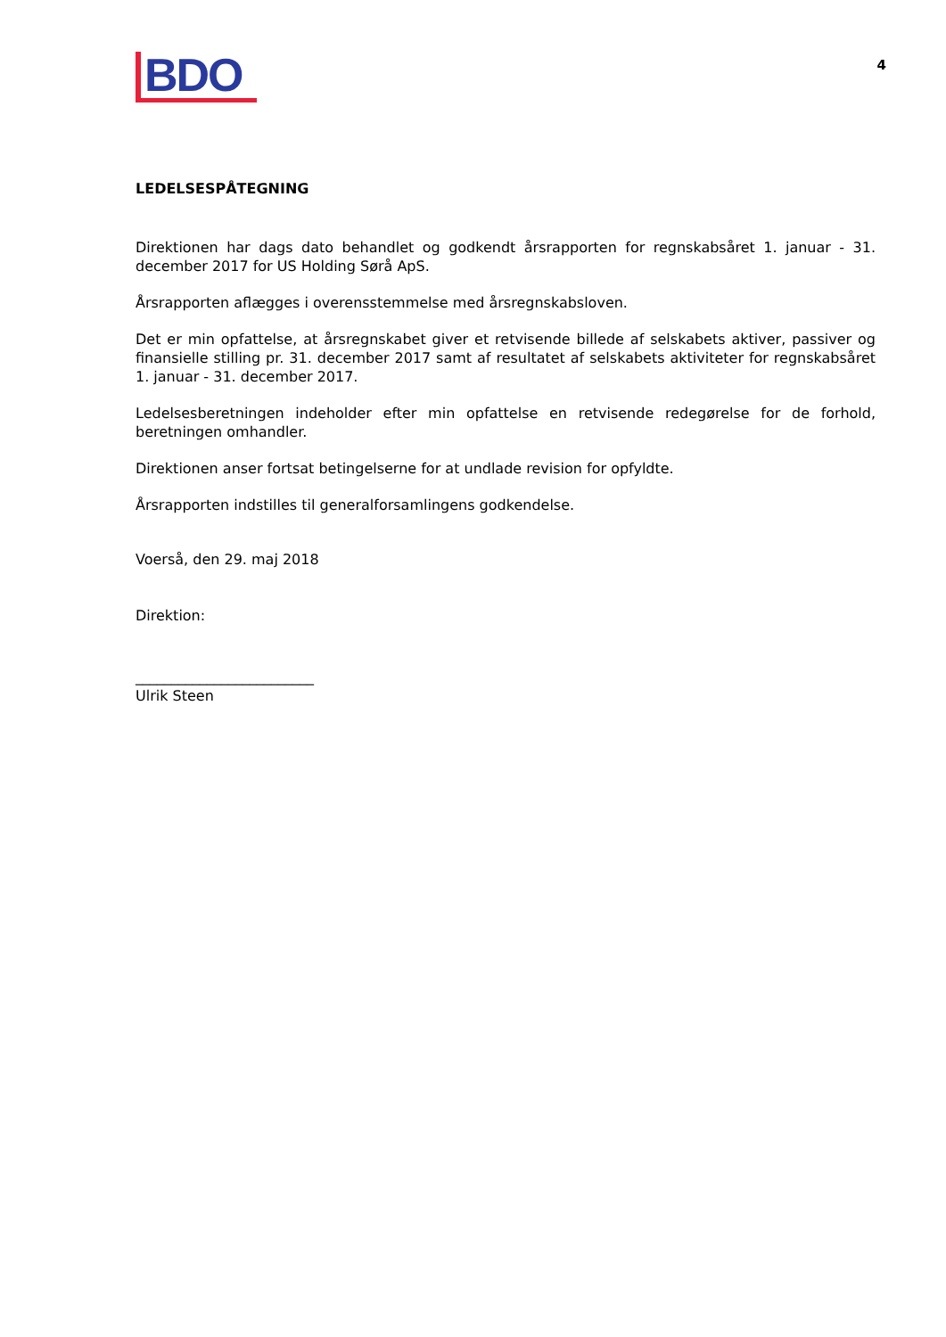BDO
4
LEDELSESPÅTEGNING
Direktionen har dags dato behandlet og godkendt årsrapporten for regnskabsåret 1. januar - 31. december 2017 for US Holding Sørå ApS.
Årsrapporten aflægges i overensstemmelse med årsregnskabsloven.
Det er min opfattelse, at årsregnskabet giver et retvisende billede af selskabets aktiver, passiver og finansielle stilling pr. 31. december 2017 samt af resultatet af selskabets aktiviteter for regnskabsåret 1. januar - 31. december 2017.
Ledelsesberetningen indeholder efter min opfattelse en retvisende redegørelse for de forhold, beretningen omhandler.
Direktionen anser fortsat betingelserne for at undlade revision for opfyldte.
Årsrapporten indstilles til generalforsamlingens godkendelse.
Voerså, den 29. maj 2018
Direktion:
_________________________
Ulrik Steen